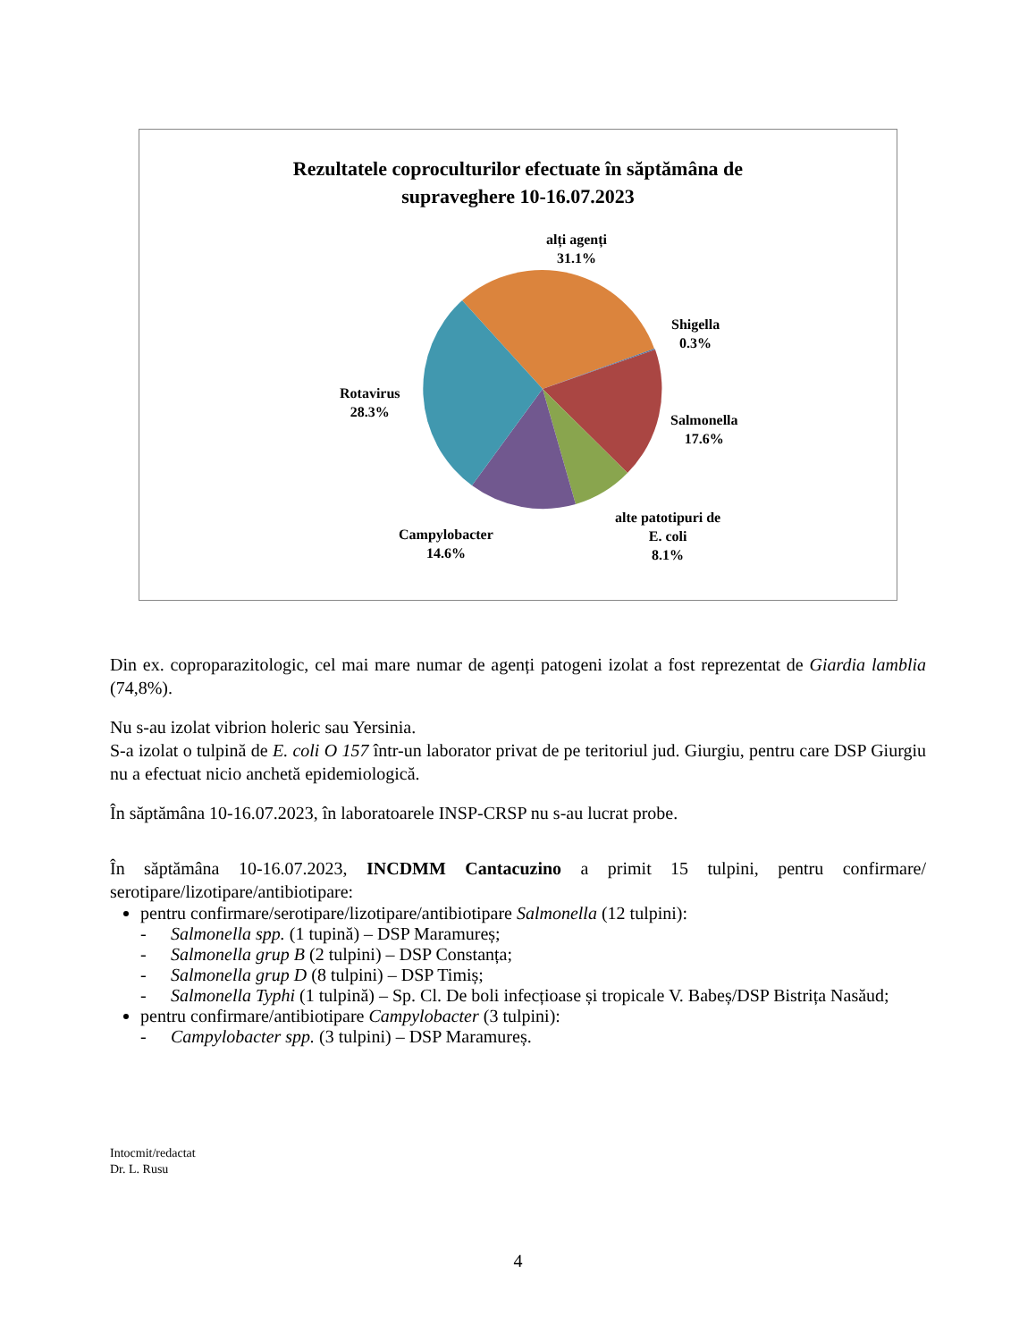Rezultatele coproculturilor efectuate în săptămâna de
supraveghere 10-16.07.2023
alți agenți
31.1%
Shigella
0.3%
Rotavirus
28.3%
Salmonella
17.6%
alte patotipuri de
E. coli
8.1%
Campylobacter
14.6%
Din ex. coproparazitologic, cel mai mare numar de agenți patogeni izolat a fost reprezentat de Giardia lamblia (74,8%).
Nu s-au izolat vibrion holeric sau Yersinia.
S-a izolat o tulpină de E. coli O 157 într-un laborator privat de pe teritoriul jud. Giurgiu, pentru care DSP Giurgiu nu a efectuat nicio anchetă epidemiologică.
În săptămâna 10-16.07.2023, în laboratoarele INSP-CRSP nu s-au lucrat probe.
În săptămâna 10-16.07.2023, INCDMM Cantacuzino a primit 15 tulpini, pentru confirmare/ serotipare/lizotipare/antibiotipare:
pentru confirmare/serotipare/lizotipare/antibiotipare Salmonella (12 tulpini):
- Salmonella spp. (1 tupină) – DSP Maramureș;
- Salmonella grup B (2 tulpini) – DSP Constanța;
- Salmonella grup D (8 tulpini) – DSP Timiș;
- Salmonella Typhi (1 tulpină) – Sp. Cl. De boli infecțioase și tropicale V. Babeș/DSP Bistrița Nasăud;
pentru confirmare/antibiotipare Campylobacter (3 tulpini):
- Campylobacter spp. (3 tulpini) – DSP Maramureș.
Intocmit/redactat
Dr. L. Rusu
4